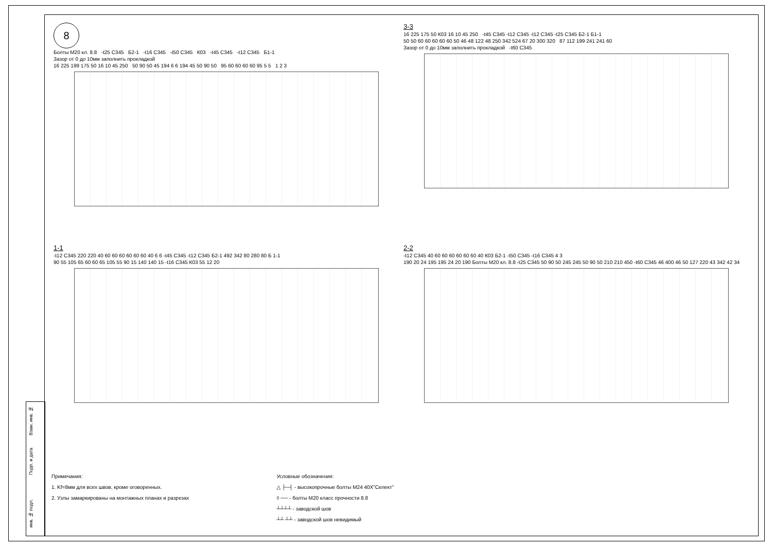Взам. инв. №
Подп. и дата
инв. № подл.
8
Болты М20 кл. 8.8 -t25 С345 Б2-1 -t16 С345 -t50 С345 К03 -t45 С345 -t12 С345 Б1-1
Зазор от 0 до 10мм заполнить прокладкой
16 225 199 175 50 16 10 45 250 50 90 50 45 194 6 6 194 45 50 90 50 95 60 60 60 60 95 5 5 1 2 3
3-3
16 225 175 50 К03 16 10 45 250 -t45 С345 -t12 С345 -t12 С345 -t25 С345 Б2-1 Б1-1
50 50 60 60 60 60 60 50 46 48 122 48 250 342 524 67 20 300 320 87 112 199 241 241 60
Зазор от 0 до 10мм заполнить прокладкой -t60 С345
1-1
-t12 С345 220 220 40 60 60 60 60 60 60 40 6 6 -t45 С345 -t12 С345 Б2-1 492 342 80 280 80 Б 1-1
90 55 105 65 60 60 65 105 55 90 15 140 140 15 -t16 С345 К03 55 12 20
2-2
-t12 С345 40 60 60 60 60 60 60 40 К03 Б2-1 -t50 С345 -t16 С345 4 3
190 20 24 195 195 24 20 190 Болты М20 кл. 8.8 -t25 С345 50 90 50 245 245 50 90 50 210 210 450 -t60 С345 46 400 46 50 127 220 43 342 42 34
Примечания:
1. Kf=8мм для всех швов, кроме оговоренных.
2. Узлы замаркированы на монтажных планах и разрезах
Условные обозначения:
△ ├─┤ - высокопрочные болты М24 40Х"Селект"
◊ ── - болты М20 класс прочности 8.8
┴┴┴┴ - заводской шов
┴┴ ┴┴ - заводской шов невидимый